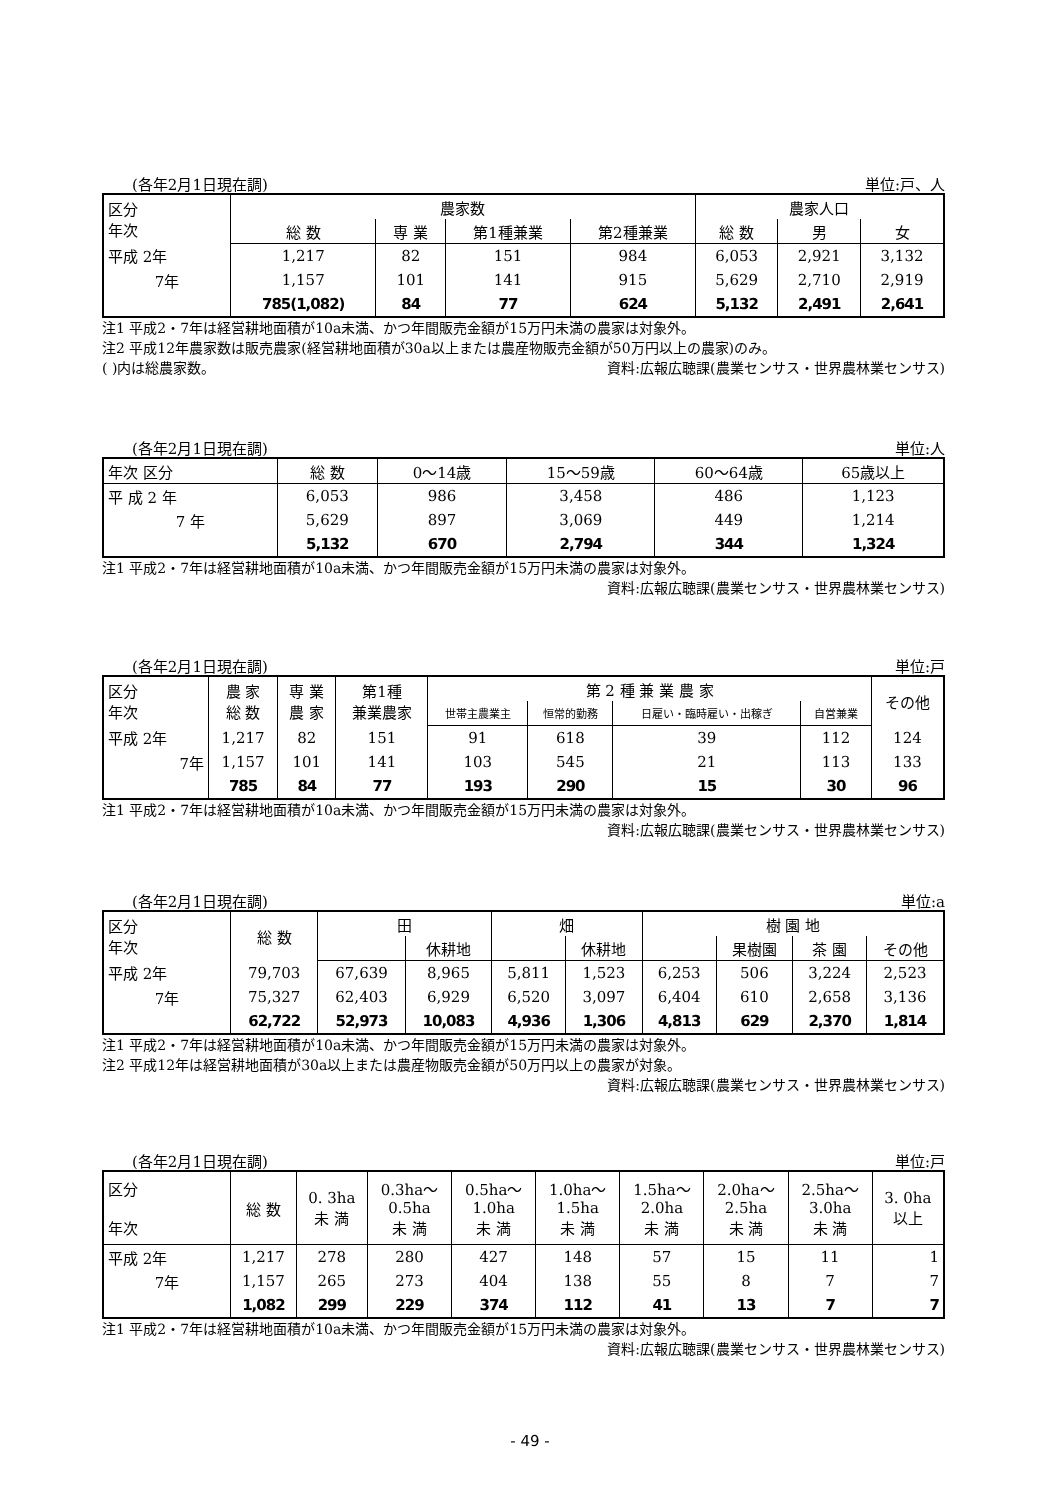(各年2月1日現在調) 単位:戸、人
| 区分 年次 | 農家数 | | | | 農家人口 | | |
| --- | --- | --- | --- | --- | --- | --- | --- |
| | 総 数 | 専 業 | 第1種兼業 | 第2種兼業 | 総 数 | 男 | 女 |
| 平成 2年 | 1,217 | 82 | 151 | 984 | 6,053 | 2,921 | 3,132 |
| 7年 | 1,157 | 101 | 141 | 915 | 5,629 | 2,710 | 2,919 |
| | 785(1,082) | 84 | 77 | 624 | 5,132 | 2,491 | 2,641 |
注1 平成2・7年は経営耕地面積が10a未満、かつ年間販売金額が15万円未満の農家は対象外。
注2 平成12年農家数は販売農家(経営耕地面積が30a以上または農産物販売金額が50万円以上の農家)のみ。
( )内は総農家数。 資料:広報広聴課(農業センサス・世界農林業センサス)
(各年2月1日現在調) 単位:人
| 年次 区分 | 総 数 | 0～14歳 | 15～59歳 | 60～64歳 | 65歳以上 |
| --- | --- | --- | --- | --- | --- |
| 平 成 2 年 | 6,053 | 986 | 3,458 | 486 | 1,123 |
| 7 年 | 5,629 | 897 | 3,069 | 449 | 1,214 |
| | 5,132 | 670 | 2,794 | 344 | 1,324 |
注1 平成2・7年は経営耕地面積が10a未満、かつ年間販売金額が15万円未満の農家は対象外。
資料:広報広聴課(農業センサス・世界農林業センサス)
(各年2月1日現在調) 単位:戸
| 区分 年次 | 農 家 総 数 | 専 業 農 家 | 第1種 兼業農家 | 第 2 種 兼 業 農 家 | | | | その他 |
| --- | --- | --- | --- | --- | --- | --- | --- | --- |
| | | | | 世帯主農業主 | 恒常的勤務 | 日雇い・臨時雇い・出稼ぎ | 自営兼業 | |
| 平成 2年 | 1,217 | 82 | 151 | 91 | 618 | 39 | 112 | 124 |
| 7年 | 1,157 | 101 | 141 | 103 | 545 | 21 | 113 | 133 |
| | 785 | 84 | 77 | 193 | 290 | 15 | 30 | 96 |
注1 平成2・7年は経営耕地面積が10a未満、かつ年間販売金額が15万円未満の農家は対象外。
資料:広報広聴課(農業センサス・世界農林業センサス)
(各年2月1日現在調) 単位:a
| 区分 年次 | 総 数 | 田 | | 畑 | | 樹 園 地 | | | |
| --- | --- | --- | --- | --- | --- | --- | --- | --- | --- |
| | | | 休耕地 | | 休耕地 | | 果樹園 | 茶 園 | その他 |
| 平成 2年 | 79,703 | 67,639 | 8,965 | 5,811 | 1,523 | 6,253 | 506 | 3,224 | 2,523 |
| 7年 | 75,327 | 62,403 | 6,929 | 6,520 | 3,097 | 6,404 | 610 | 2,658 | 3,136 |
| | 62,722 | 52,973 | 10,083 | 4,936 | 1,306 | 4,813 | 629 | 2,370 | 1,814 |
注1 平成2・7年は経営耕地面積が10a未満、かつ年間販売金額が15万円未満の農家は対象外。
注2 平成12年は経営耕地面積が30a以上または農産物販売金額が50万円以上の農家が対象。
資料:広報広聴課(農業センサス・世界農林業センサス)
(各年2月1日現在調) 単位:戸
| 区分 年次 | 総 数 | 0. 3ha 未 満 | 0.3ha～ 0.5ha 未 満 | 0.5ha～ 1.0ha 未 満 | 1.0ha～ 1.5ha 未 満 | 1.5ha～ 2.0ha 未 満 | 2.0ha～ 2.5ha 未 満 | 2.5ha～ 3.0ha 未 満 | 3. 0ha 以上 |
| --- | --- | --- | --- | --- | --- | --- | --- | --- | --- |
| 平成 2年 | 1,217 | 278 | 280 | 427 | 148 | 57 | 15 | 11 | 1 |
| 7年 | 1,157 | 265 | 273 | 404 | 138 | 55 | 8 | 7 | 7 |
| | 1,082 | 299 | 229 | 374 | 112 | 41 | 13 | 7 | 7 |
注1 平成2・7年は経営耕地面積が10a未満、かつ年間販売金額が15万円未満の農家は対象外。
資料:広報広聴課(農業センサス・世界農林業センサス)
- 49 -